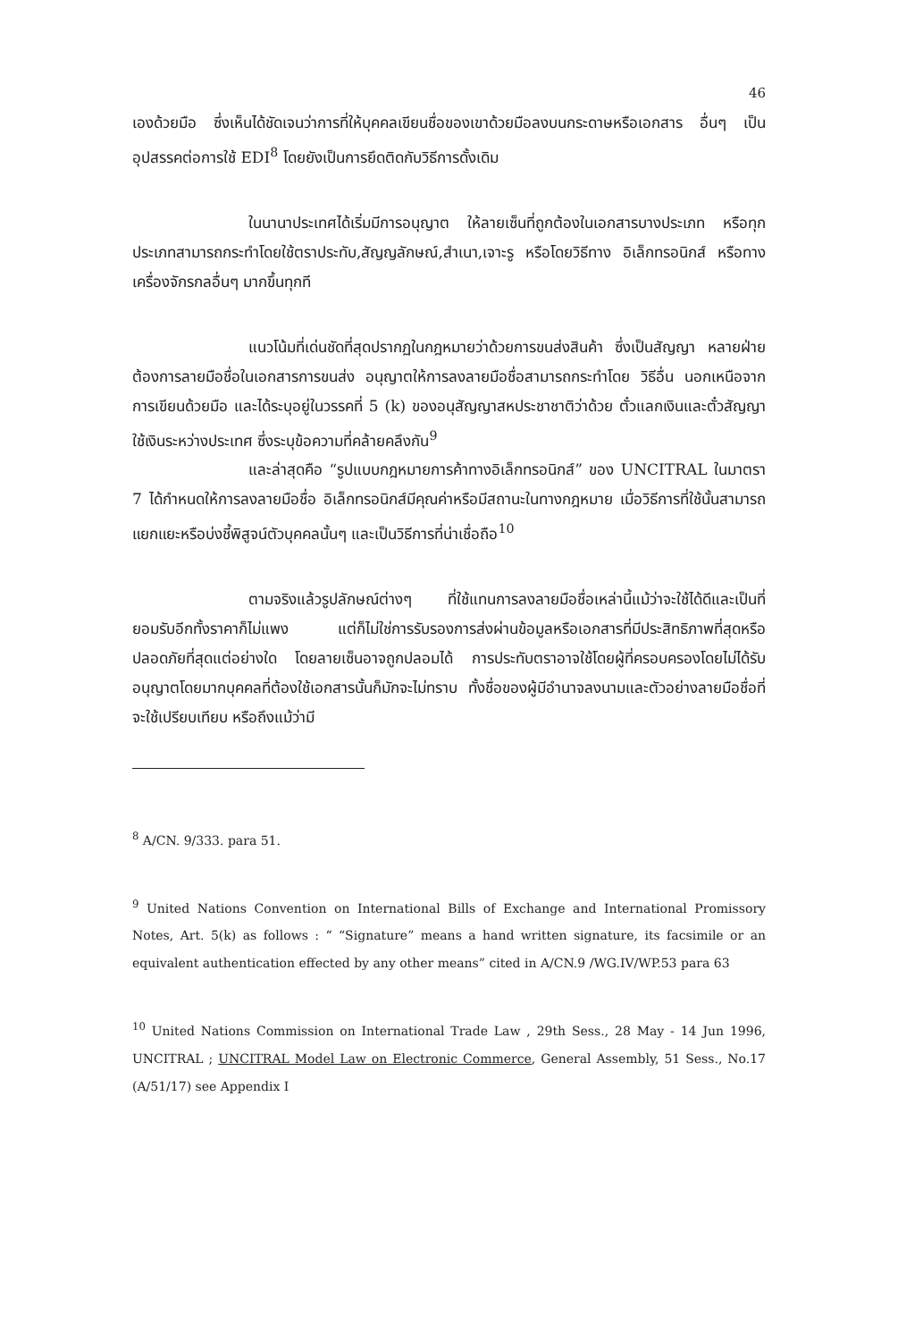46
เองด้วยมือ ซึ่งเห็นได้ชัดเจนว่าการที่ให้บุคคลเขียนชื่อของเขาด้วยมือลงบนกระดาษหรือเอกสาร อื่นๆ เป็นอุปสรรคต่อการใช้ EDI<sup>8</sup> โดยยังเป็นการยึดติดกับวิธีการดั้งเดิม
ในนานาประเทศได้เริ่มมีการอนุญาต ให้ลายเซ็นที่ถูกต้องในเอกสารบางประเภท หรือทุกประเภทสามารถกระทำโดยใช้ตราประทับ,สัญญลักษณ์,สำเนา,เจาะรู หรือโดยวิธีทาง อิเล็กทรอนิกส์ หรือทางเครื่องจักรกลอื่นๆ มากขึ้นทุกที
แนวโน้มที่เด่นชัดที่สุดปรากฏในกฎหมายว่าด้วยการขนส่งสินค้า ซึ่งเป็นสัญญา หลายฝ่ายต้องการลายมือชื่อในเอกสารการขนส่ง อนุญาตให้การลงลายมือชื่อสามารถกระทำโดย วิธีอื่น นอกเหนือจากการเขียนด้วยมือ และได้ระบุอยู่ในวรรคที่ 5 (k) ของอนุสัญญาสหประชาชาติว่าด้วย ตั๋วแลกเงินและตั๋วสัญญา ใช้เงินระหว่างประเทศ ซึ่งระบุข้อความที่คล้ายคลึงกัน<sup>9</sup>
และล่าสุดคือ “รูปแบบกฎหมายการค้าทางอิเล็กทรอนิกส์” ของ UNCITRAL ในมาตรา 7 ได้กำหนดให้การลงลายมือชื่อ อิเล็กทรอนิกส์มีคุณค่าหรือมีสถานะในทางกฎหมาย เมื่อวิธีการที่ใช้นั้นสามารถแยกแยะหรือบ่งชี้พิสูจน์ตัวบุคคลนั้นๆ และเป็นวิธีการที่น่าเชื่อถือ<sup>10</sup>
ตามจริงแล้วรูปลักษณ์ต่างๆ ที่ใช้แทนการลงลายมือชื่อเหล่านี้แม้ว่าจะใช้ได้ดีและเป็นที่ยอมรับอีกทั้งราคาก็ไม่แพง แต่ก็ไม่ใช่การรับรองการส่งผ่านข้อมูลหรือเอกสารที่มีประสิทธิภาพที่สุดหรือปลอดภัยที่สุดแต่อย่างใด โดยลายเซ็นอาจถูกปลอมได้ การประทับตราอาจใช้โดยผู้ที่ครอบครองโดยไม่ได้รับอนุญาตโดยมากบุคคลที่ต้องใช้เอกสารนั้นก็มักจะไม่ทราบ ทั้งชื่อของผู้มีอำนาจลงนามและตัวอย่างลายมือชื่อที่จะใช้เปรียบเทียบ หรือถึงแม้ว่ามี
<sup>8</sup> A/CN. 9/333. para 51.
<sup>9</sup> United Nations Convention on International Bills of Exchange and International Promissory Notes, Art. 5(k) as follows : “ “Signature” means a hand written signature, its facsimile or an equivalent authentication effected by any other means” cited in A/CN.9 /WG.IV/WP.53 para 63
<sup>10</sup> United Nations Commission on International Trade Law , 29th Sess., 28 May - 14 Jun 1996, UNCITRAL ; UNCITRAL Model Law on Electronic Commerce, General Assembly, 51 Sess., No.17 (A/51/17) see Appendix I